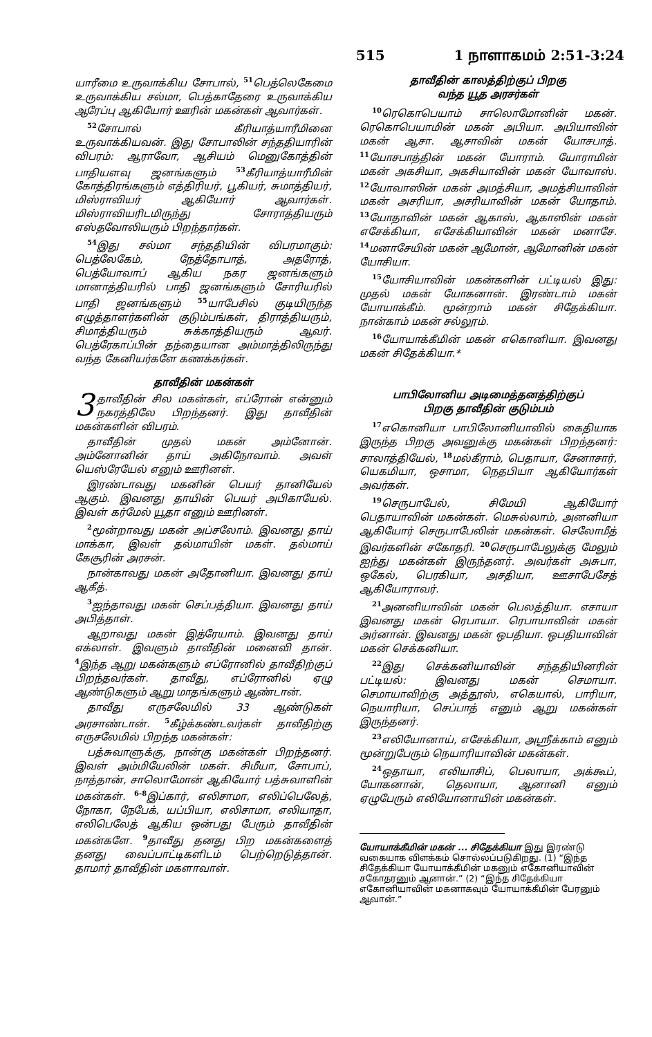515 1 நாளாகமம் 2:51-3:24
யாரீமை உருவாக்கிய சோபால், <sup>51</sup>பெத்லெகேமை உருவாக்கிய சல்மா, பெத்காதேரை உருவாக்கிய ஆரேப்பு ஆகியோர் ஊரின் மகன்கள் ஆவார்கள்.
<sup>52</sup> சோபால் கீரியாத்யாரீமினை உருவாக்கியவன். இது சோபாலின் சந்ததியாரின் விபரம்: ஆராவோ, ஆசியம் மெனுகோத்தின் பாதியளவு ஜனங்களும் <sup>53</sup>கீரியாத்யாரீமின் கோத்திரங்களும் எத்திரியர், பூகியர், சுமாத்தியர், மிஸ்ராவியர் ஆகியோர் ஆவார்கள். மிஸ்ராவியரிடமிருந்து சோராத்தியரும் எஸ்தவோலியரும் பிறந்தார்கள்.
<sup>54</sup> இது சல்மா சந்ததியின் விபரமாகும்: பெத்லேகேம், நேத்தோபாத், அதரோத், பெத்யோவாப் ஆகிய நகர ஜனங்களும் மானாத்தியரில் பாதி ஜனங்களும் சோரியரில் பாதி ஜனங்களும் <sup>55</sup>யாபேசில் குடியிருந்த எழுத்தாளர்களின் குடும்பங்கள், திராத்தியரும், சிமாத்தியரும் சுக்காத்தியரும் ஆவர். பெத்ரேகாப்பின் தந்தையான அம்மாத்திலிருந்து வந்த கேனியர்களே கணக்கர்கள்.
தாவீதின் மகன்கள்
3 தாவீதின் சில மகன்கள், எப்ரோன் என்னும் நகரத்திலே பிறந்தனர். இது தாவீதின் மகன்களின் விபரம்.
தாவீதின் முதல் மகன் அம்னோன். அம்னோனின் தாய் அகிநோவாம். அவள் யெஸ்ரேயேல் எனும் ஊரினள்.
இரண்டாவது மகனின் பெயர் தானியேல் ஆகும். இவனது தாயின் பெயர் அபிகாயேல். இவள் கர்மேல் யூதா எனும் ஊரினள்.
<sup>2</sup> மூன்றாவது மகன் அப்சலோம். இவனது தாய் மாக்கா, இவள் தல்மாயின் மகள். தல்மாய் கேசூரின் அரசன்.
நான்காவது மகன் அதோனியா. இவனது தாய் ஆகீத்.
<sup>3</sup> ஐந்தாவது மகன் செப்பத்தியா. இவனது தாய் அபித்தாள்.
ஆறாவது மகன் இத்ரேயாம். இவனது தாய் எக்லாள். இவளும் தாவீதின் மனைவி தான். <sup>4</sup>இந்த ஆறு மகன்களும் எப்ரோனில் தாவீதிற்குப் பிறந்தவர்கள். தாவீது, எப்ரோனில் ஏழு ஆண்டுகளும் ஆறு மாதங்களும் ஆண்டான்.
தாவீது எருசலேமில் 33 ஆண்டுகள் அரசாண்டான். <sup>5</sup>கீழ்க்கண்டவர்கள் தாவீதிற்கு எருசலேமில் பிறந்த மகன்கள்:
பத்சுவாளுக்கு, நான்கு மகன்கள் பிறந்தனர். இவள் அம்மியேலின் மகள். சிமீயா, சோபாப், நாத்தான், சாலொமோன் ஆகியோர் பத்சுவாளின் மகன்கள். <sup>6-8</sup>இப்கார், எலிசாமா, எலிப்பெலேத், நோகா, நேபேக், யப்பியா, எலிசாமா, எலியாதா, எலிபெலேத் ஆகிய ஒன்பது பேரும் தாவீதின் மகன்களே. <sup>9</sup>தாவீது தனது பிற மகன்களைத் தனது வைப்பாட்டிகளிடம் பெற்றெடுத்தான். தாமார் தாவீதின் மகளாவாள்.
தாவீதின் காலத்திற்குப் பிறகு
வந்த யூத அரசர்கள்
<sup>10</sup> ரெகொபெயாம் சாலொமோனின் மகன். ரெகொபெயாமின் மகன் அபியா. அபியாவின் மகன் ஆசா. ஆசாவின் மகன் யோசபாத். <sup>11</sup>யோசபாத்தின் மகன் யோராம். யோராமின் மகன் அகசியா, அகசியாவின் மகன் யோவாஸ். <sup>12</sup>யோவாஸின் மகன் அமத்சியா, அமத்சியாவின் மகன் அசரியா, அசரியாவின் மகன் யோதாம். <sup>13</sup>யோதாவின் மகன் ஆகாஸ், ஆகாஸின் மகன் எசேக்கியா, எசேக்கியாவின் மகன் மனாசே. <sup>14</sup>மனாசேயின் மகன் ஆமோன், ஆமோனின் மகன் யோசியா.
<sup>15</sup> யோசியாவின் மகன்களின் பட்டியல் இது: முதல் மகன் யோகனான். இரண்டாம் மகன் யோயாக்கீம். மூன்றாம் மகன் சிதேக்கியா. நான்காம் மகன் சல்லூம்.
<sup>16</sup> யோயாக்கீமின் மகன் எகொனியா. இவனது மகன் சிதேக்கியா.*
பாபிலோனிய அடிமைத்தனத்திற்குப்
பிறகு தாவீதின் குடும்பம்
<sup>17</sup> எகொனியா பாபிலோனியாவில் கைதியாக இருந்த பிறகு அவனுக்கு மகன்கள் பிறந்தனர்: சாலாத்தியேல், <sup>18</sup>மல்கீராம், பெதாயா, சேனாசார், யெகமியா, ஒசாமா, நெதபியா ஆகியோர்கள் அவர்கள்.
<sup>19</sup> செருபாபேல், சிமேயி ஆகியோர் பெதாயாவின் மகன்கள். மெசுல்லாம், அனனியா ஆகியோர் செருபாபேலின் மகன்கள். செலோமீத் இவர்களின் சகோதரி. <sup>20</sup>செருபாபேலுக்கு மேலும் ஐந்து மகன்கள் இருந்தனர். அவர்கள் அசுபா, ஒகேல், பெரகியா, அசதியா, ஊசாபேசேத் ஆகியோராவர்.
<sup>21</sup> அனனியாவின் மகன் பெலத்தியா. எசாயா இவனது மகன் ரெபாயா. ரெபாயாவின் மகன் அர்னான். இவனது மகன் ஒபதியா. ஒபதியாவின் மகன் செக்கனியா.
<sup>22</sup> இது செக்கனியாவின் சந்ததியினரின் பட்டியல்: இவனது மகன் செமாயா. செமாயாவிற்கு அத்தூஸ், எகெயால், பாரியா, நெயாரியா, செப்பாத் எனும் ஆறு மகன்கள் இருந்தனர்.
<sup>23</sup> எலியோனாய், எசேக்கியா, அஸ்ரீக்காம் எனும் மூன்றுபேரும் நெயாரியாவின் மகன்கள்.
<sup>24</sup> ஒதாயா, எலியாசிப், பெலாயா, அக்கூப், யோகனான், தெலாயா, ஆனானி எனும் ஏழுபேரும் எலியோனாயின் மகன்கள்.
யோயாக்கீமின் மகன் ... சிதேக்கியா இது இரண்டு வகையாக விளக்கம் சொல்லப்படுகிறது. (1) “இந்த சிதேக்கியா யோயாக்கீமின் மகனும் எகோனியாவின் சகோதரனும் ஆனான்.” (2) “இந்த சிதேக்கியா எகோனியாவின் மகனாகவும் யோயாக்கீமின் பேரனும் ஆவான்.”